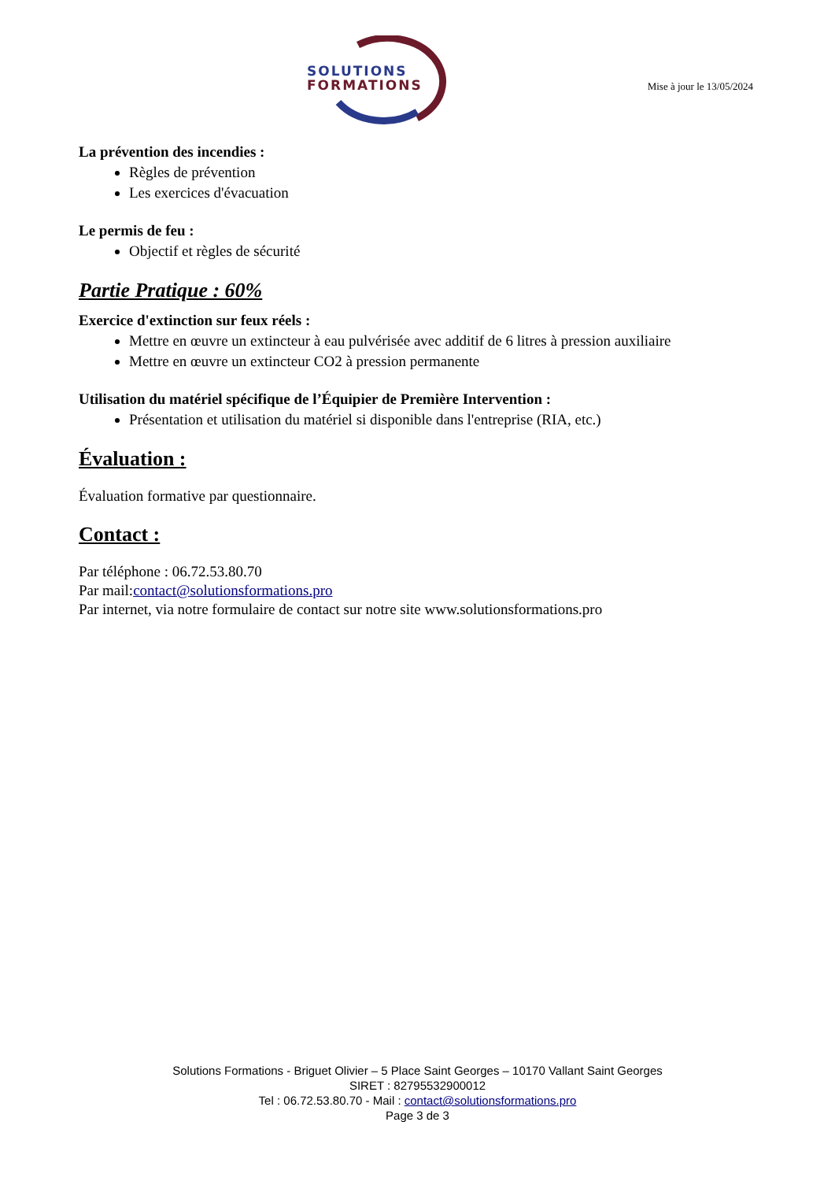SOLUTIONS
FORMATIONS
Mise à jour le 13/05/2024
La prévention des incendies :
Règles de prévention
Les exercices d'évacuation
Le permis de feu :
Objectif et règles de sécurité
Partie Pratique : 60%
Exercice d'extinction sur feux réels :
Mettre en œuvre un extincteur à eau pulvérisée avec additif de 6 litres à pression auxiliaire
Mettre en œuvre un extincteur CO2 à pression permanente
Utilisation du matériel spécifique de l’Équipier de Première Intervention :
Présentation et utilisation du matériel si disponible dans l'entreprise (RIA, etc.)
Évaluation :
Évaluation formative par questionnaire.
Contact :
Par téléphone : 06.72.53.80.70
Par mail:contact@solutionsformations.pro
Par internet, via notre formulaire de contact sur notre site www.solutionsformations.pro
Solutions Formations - Briguet Olivier – 5 Place Saint Georges – 10170 Vallant Saint Georges
SIRET : 82795532900012
Tel : 06.72.53.80.70 - Mail : contact@solutionsformations.pro
Page 3 de 3